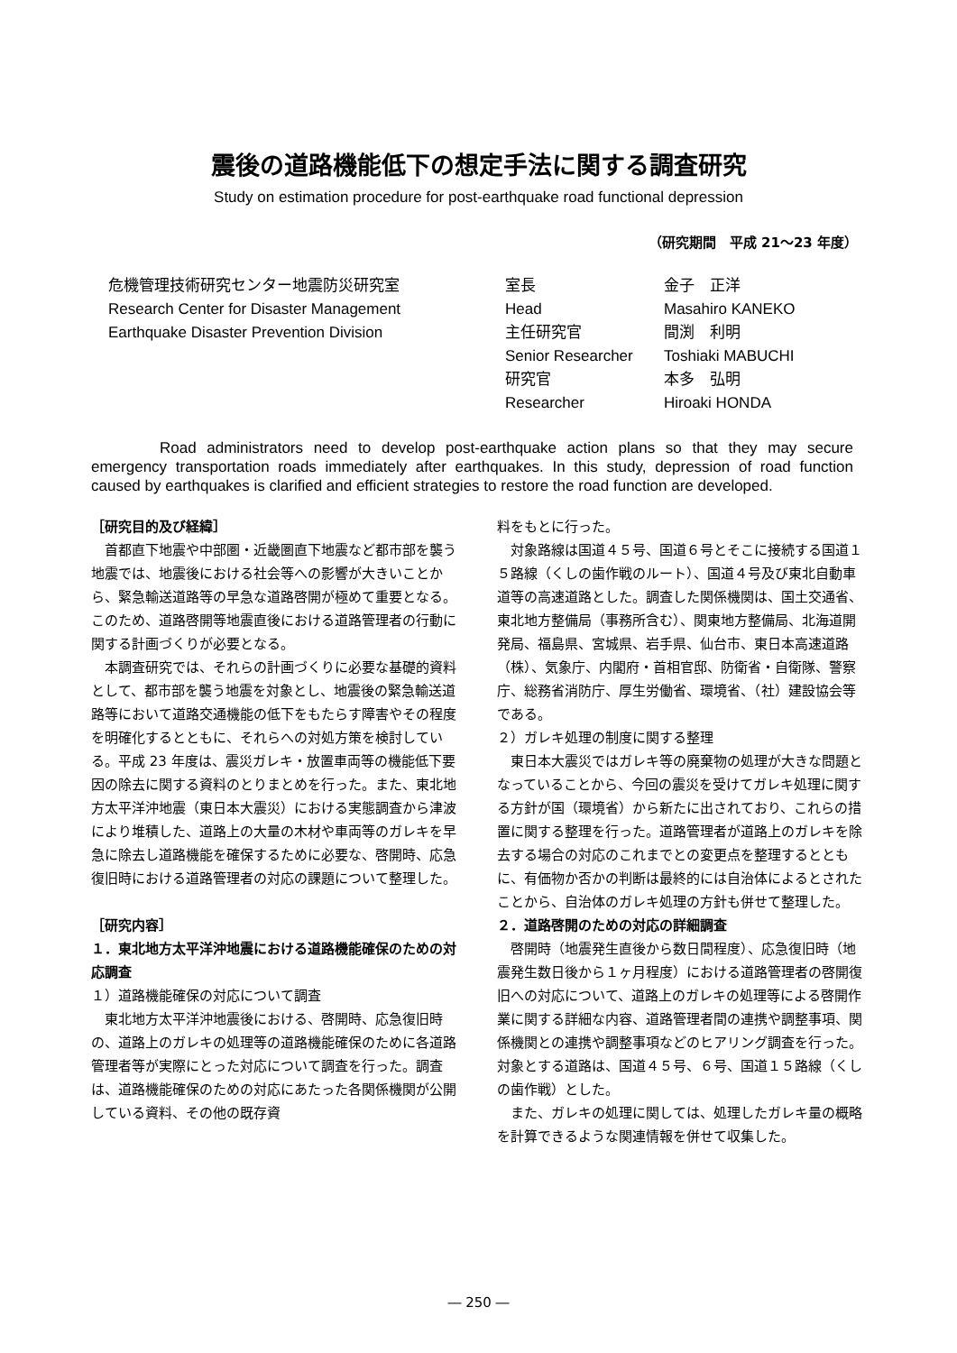震後の道路機能低下の想定手法に関する調査研究
Study on estimation procedure for post-earthquake road functional depression
（研究期間　平成 21～23 年度）
危機管理技術研究センター地震防災研究室
Research Center for Disaster Management
Earthquake Disaster Prevention Division
| 室長 | 金子 正洋 |
| Head | Masahiro KANEKO |
| 主任研究官 | 間渕 利明 |
| Senior Researcher | Toshiaki MABUCHI |
| 研究官 | 本多 弘明 |
| Researcher | Hiroaki HONDA |
Road administrators need to develop post-earthquake action plans so that they may secure emergency transportation roads immediately after earthquakes. In this study, depression of road function caused by earthquakes is clarified and efficient strategies to restore the road function are developed.
［研究目的及び経緯］
首都直下地震や中部圏・近畿圏直下地震など都市部を襲う地震では、地震後における社会等への影響が大きいことから、緊急輸送道路等の早急な道路啓開が極めて重要となる。このため、道路啓開等地震直後における道路管理者の行動に関する計画づくりが必要となる。
本調査研究では、それらの計画づくりに必要な基礎的資料として、都市部を襲う地震を対象とし、地震後の緊急輸送道路等において道路交通機能の低下をもたらす障害やその程度を明確化するとともに、それらへの対処方策を検討している。平成 23 年度は、震災ガレキ・放置車両等の機能低下要因の除去に関する資料のとりまとめを行った。また、東北地方太平洋沖地震（東日本大震災）における実態調査から津波により堆積した、道路上の大量の木材や車両等のガレキを早急に除去し道路機能を確保するために必要な、啓開時、応急復旧時における道路管理者の対応の課題について整理した。
［研究内容］
１．東北地方太平洋沖地震における道路機能確保のための対応調査
１）道路機能確保の対応について調査
東北地方太平洋沖地震後における、啓開時、応急復旧時の、道路上のガレキの処理等の道路機能確保のために各道路管理者等が実際にとった対応について調査を行った。調査は、道路機能確保のための対応にあたった各関係機関が公開している資料、その他の既存資
料をもとに行った。
対象路線は国道４５号、国道６号とそこに接続する国道１５路線（くしの歯作戦のルート）、国道４号及び東北自動車道等の高速道路とした。調査した関係機関は、国土交通省、東北地方整備局（事務所含む）、関東地方整備局、北海道開発局、福島県、宮城県、岩手県、仙台市、東日本高速道路（株）、気象庁、内閣府・首相官邸、防衛省・自衛隊、警察庁、総務省消防庁、厚生労働省、環境省、（社）建設協会等である。
２）ガレキ処理の制度に関する整理
東日本大震災ではガレキ等の廃棄物の処理が大きな問題となっていることから、今回の震災を受けてガレキ処理に関する方針が国（環境省）から新たに出されており、これらの措置に関する整理を行った。道路管理者が道路上のガレキを除去する場合の対応のこれまでとの変更点を整理するとともに、有価物か否かの判断は最終的には自治体によるとされたことから、自治体のガレキ処理の方針も併せて整理した。
２．道路啓開のための対応の詳細調査
啓開時（地震発生直後から数日間程度）、応急復旧時（地震発生数日後から１ヶ月程度）における道路管理者の啓開復旧への対応について、道路上のガレキの処理等による啓開作業に関する詳細な内容、道路管理者間の連携や調整事項、関係機関との連携や調整事項などのヒアリング調査を行った。対象とする道路は、国道４５号、６号、国道１５路線（くしの歯作戦）とした。
また、ガレキの処理に関しては、処理したガレキ量の概略を計算できるような関連情報を併せて収集した。
― 250 ―